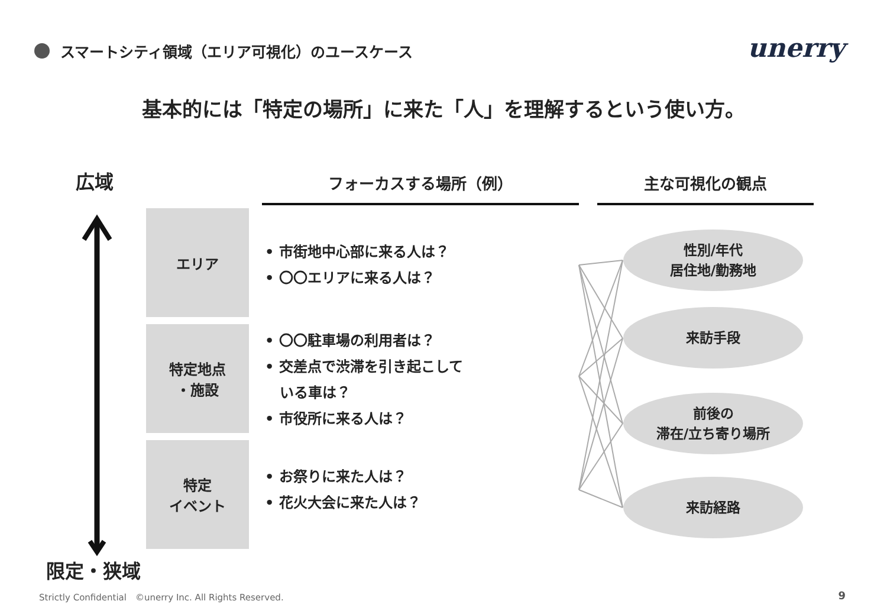スマートシティ領域（エリア可視化）のユースケース
unerry
基本的には「特定の場所」に来た「人」を理解するという使い方。
広域
限定・狭域
フォーカスする場所（例） 主な可視化の観点
エリア
特定地点
・施設
特定
イベント
• 市街地中心部に来る人は？
• 〇〇エリアに来る人は？
• 〇〇駐車場の利用者は？
• 交差点で渋滞を引き起こして
いる車は？
• 市役所に来る人は？
• お祭りに来た人は？
• 花火大会に来た人は？
性別/年代
居住地/勤務地
来訪手段
前後の
滞在/立ち寄り場所
来訪経路
Strictly Confidential　©unerry Inc. All Rights Reserved.
9